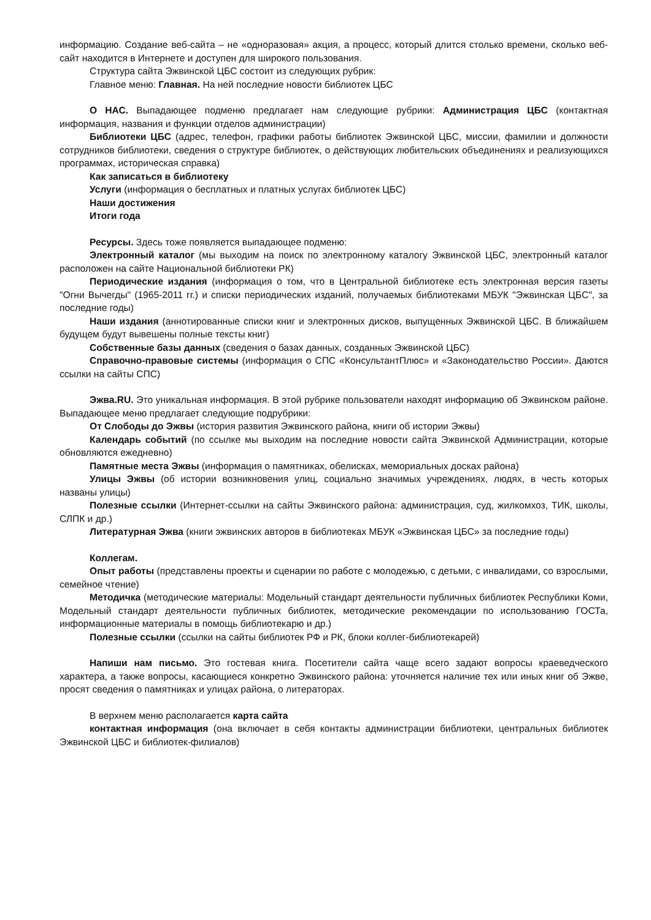информацию. Создание веб-сайта – не «одноразовая» акция, а процесс, который длится столько времени, сколько веб-сайт находится в Интернете и доступен для широкого пользования.
Структура сайта Эжвинской ЦБС состоит из следующих рубрик:
Главное меню: Главная. На ней последние новости библиотек ЦБС
О НАС. Выпадающее подменю предлагает нам следующие рубрики: Администрация ЦБС (контактная информация, названия и функции отделов администрации)
Библиотеки ЦБС (адрес, телефон, графики работы библиотек Эжвинской ЦБС, миссии, фамилии и должности сотрудников библиотеки, сведения о структуре библиотек, о действующих любительских объединениях и реализующихся программах, историческая справка)
Как записаться в библиотеку
Услуги (информация о бесплатных и платных услугах библиотек ЦБС)
Наши достижения
Итоги года
Ресурсы. Здесь тоже появляется выпадающее подменю:
Электронный каталог (мы выходим на поиск по электронному каталогу Эжвинской ЦБС, электронный каталог расположен на сайте Национальной библиотеки РК)
Периодические издания (информация о том, что в Центральной библиотеке есть электронная версия газеты "Огни Вычегды" (1965-2011 гг.) и списки периодических изданий, получаемых библиотеками МБУК "Эжвинская ЦБС", за последние годы)
Наши издания (аннотированные списки книг и электронных дисков, выпущенных Эжвинской ЦБС. В ближайшем будущем будут вывешены полные тексты книг)
Собственные базы данных (сведения о базах данных, созданных Эжвинской ЦБС)
Справочно-правовые системы (информация о СПС «КонсультантПлюс» и «Законодательство России». Даются ссылки на сайты СПС)
Эжва.RU. Это уникальная информация. В этой рубрике пользователи находят информацию об Эжвинском районе. Выпадающее меню предлагает следующие подрубрики:
От Слободы до Эжвы (история развития Эжвинского района, книги об истории Эжвы)
Календарь событий (по ссылке мы выходим на последние новости сайта Эжвинской Администрации, которые обновляются ежедневно)
Памятные места Эжвы (информация о памятниках, обелисках, мемориальных досках района)
Улицы Эжвы (об истории возникновения улиц, социально значимых учреждениях, людях, в честь которых названы улицы)
Полезные ссылки (Интернет-ссылки на сайты Эжвинского района: администрация, суд, жилкомхоз, ТИК, школы, СЛПК и др.)
Литературная Эжва (книги эжвинских авторов в библиотеках МБУК «Эжвинская ЦБС» за последние годы)
Коллегам.
Опыт работы (представлены проекты и сценарии по работе с молодежью, с детьми, с инвалидами, со взрослыми, семейное чтение)
Методичка (методические материалы: Модельный стандарт деятельности публичных библиотек Республики Коми, Модельный стандарт деятельности публичных библиотек, методические рекомендации по использованию ГОСТа, информационные материалы в помощь библиотекарю и др.)
Полезные ссылки (ссылки на сайты библиотек РФ и РК, блоки коллег-библиотекарей)
Напиши нам письмо. Это гостевая книга. Посетители сайта чаще всего задают вопросы краеведческого характера, а также вопросы, касающиеся конкретно Эжвинского района: уточняется наличие тех или иных книг об Эжве, просят сведения о памятниках и улицах района, о литераторах.
В верхнем меню располагается карта сайта
контактная информация (она включает в себя контакты администрации библиотеки, центральных библиотек Эжвинской ЦБС и библиотек-филиалов)